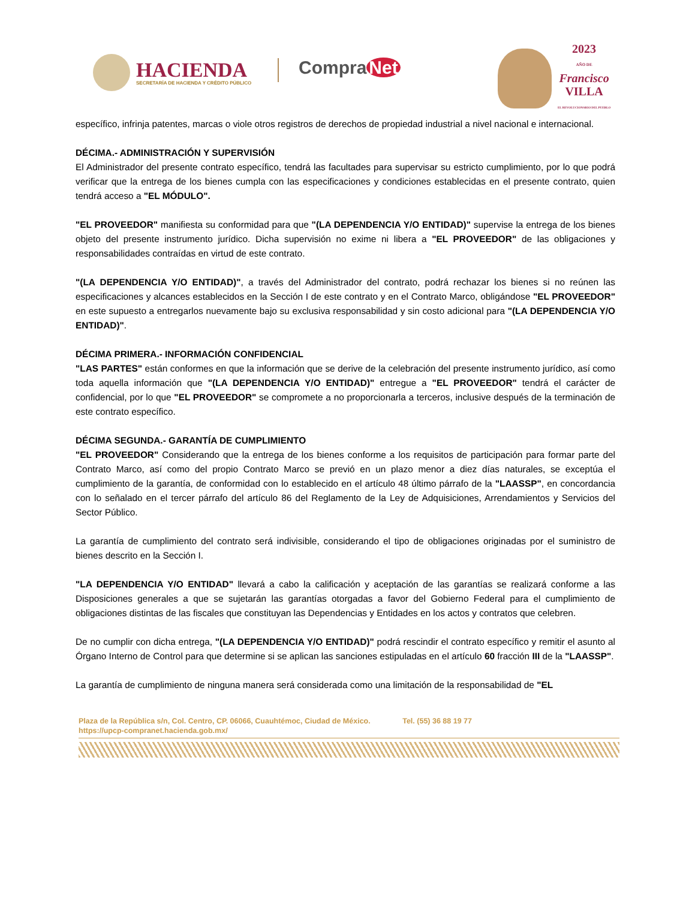HACIENDA
SECRETARÍA DE HACIENDA Y CRÉDITO PÚBLICO
Compra Net
2023
AÑO DE
Francisco
VILLA
EL REVOLUCIONARIO DEL PUEBLO
específico, infrinja patentes, marcas o viole otros registros de derechos de propiedad industrial a nivel nacional e internacional.
DÉCIMA.- ADMINISTRACIÓN Y SUPERVISIÓN
El Administrador del presente contrato específico, tendrá las facultades para supervisar su estricto cumplimiento, por lo que podrá verificar que la entrega de los bienes cumpla con las especificaciones y condiciones establecidas en el presente contrato, quien tendrá acceso a "EL MÓDULO".
"EL PROVEEDOR" manifiesta su conformidad para que "(LA DEPENDENCIA Y/O ENTIDAD)" supervise la entrega de los bienes objeto del presente instrumento jurídico. Dicha supervisión no exime ni libera a "EL PROVEEDOR" de las obligaciones y responsabilidades contraídas en virtud de este contrato.
"(LA DEPENDENCIA Y/O ENTIDAD)", a través del Administrador del contrato, podrá rechazar los bienes si no reúnen las especificaciones y alcances establecidos en la Sección I de este contrato y en el Contrato Marco, obligándose "EL PROVEEDOR" en este supuesto a entregarlos nuevamente bajo su exclusiva responsabilidad y sin costo adicional para "(LA DEPENDENCIA Y/O ENTIDAD)".
DÉCIMA PRIMERA.- INFORMACIÓN CONFIDENCIAL
"LAS PARTES" están conformes en que la información que se derive de la celebración del presente instrumento jurídico, así como toda aquella información que "(LA DEPENDENCIA Y/O ENTIDAD)" entregue a "EL PROVEEDOR" tendrá el carácter de confidencial, por lo que "EL PROVEEDOR" se compromete a no proporcionarla a terceros, inclusive después de la terminación de este contrato específico.
DÉCIMA SEGUNDA.- GARANTÍA DE CUMPLIMIENTO
"EL PROVEEDOR" Considerando que la entrega de los bienes conforme a los requisitos de participación para formar parte del Contrato Marco, así como del propio Contrato Marco se previó en un plazo menor a diez días naturales, se exceptúa el cumplimiento de la garantía, de conformidad con lo establecido en el artículo 48 último párrafo de la "LAASSP", en concordancia con lo señalado en el tercer párrafo del artículo 86 del Reglamento de la Ley de Adquisiciones, Arrendamientos y Servicios del Sector Público.
La garantía de cumplimiento del contrato será indivisible, considerando el tipo de obligaciones originadas por el suministro de bienes descrito en la Sección I.
"LA DEPENDENCIA Y/O ENTIDAD" llevará a cabo la calificación y aceptación de las garantías se realizará conforme a las Disposiciones generales a que se sujetarán las garantías otorgadas a favor del Gobierno Federal para el cumplimiento de obligaciones distintas de las fiscales que constituyan las Dependencias y Entidades en los actos y contratos que celebren.
De no cumplir con dicha entrega, "(LA DEPENDENCIA Y/O ENTIDAD)" podrá rescindir el contrato específico y remitir el asunto al Órgano Interno de Control para que determine si se aplican las sanciones estipuladas en el artículo 60 fracción III de la "LAASSP".
La garantía de cumplimiento de ninguna manera será considerada como una limitación de la responsabilidad de "EL
Plaza de la República s/n, Col. Centro, CP. 06066, Cuauhtémoc, Ciudad de México. Tel. (55) 36 88 19 77
https://upcp-compranet.hacienda.gob.mx/